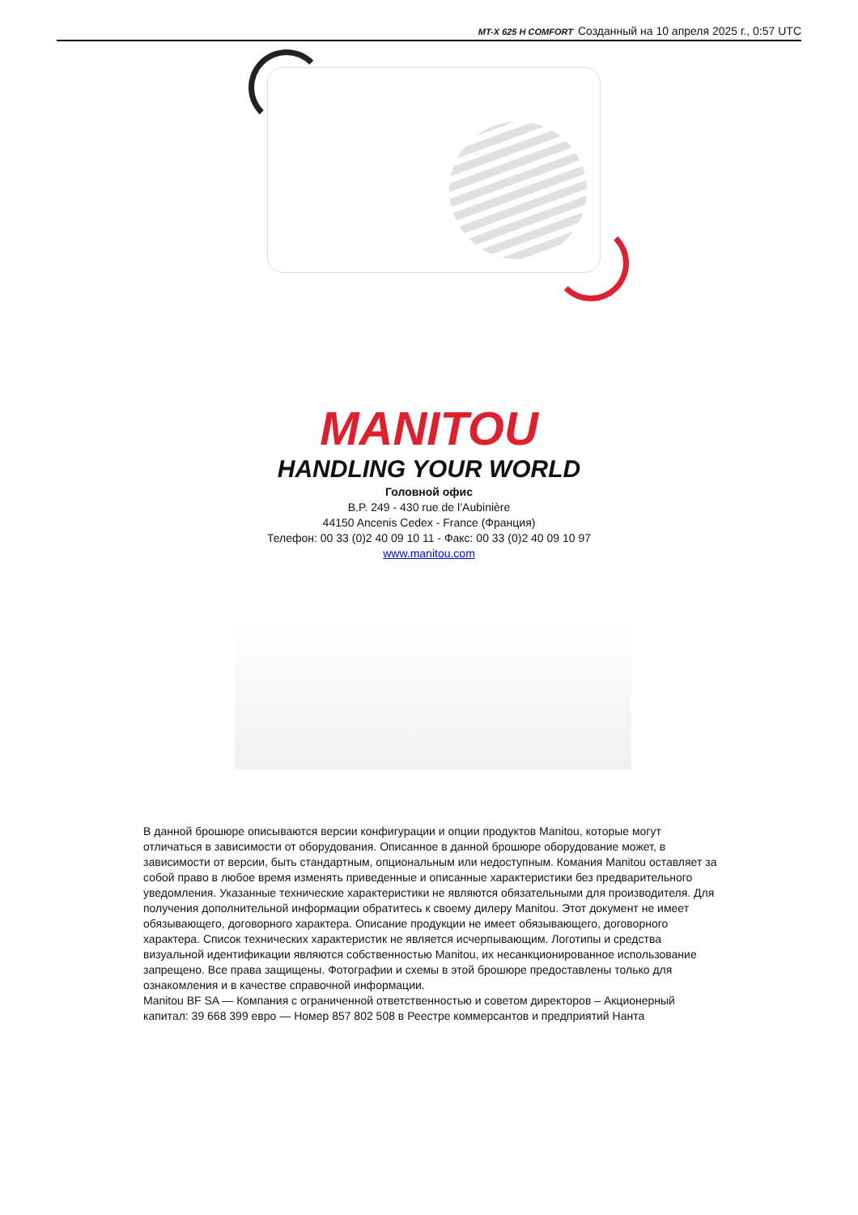MT-X 625 H COMFORT Созданный на 10 апреля 2025 г., 0:57 UTC
MANITOU
HANDLING YOUR WORLD
Головной офис
B.P. 249 - 430 rue de l’Aubinière
44150 Ancenis Cedex - France (Франция)
Телефон: 00 33 (0)2 40 09 10 11 - Факс: 00 33 (0)2 40 09 10 97
www.manitou.com
В данной брошюре описываются версии конфигурации и опции продуктов Manitou, которые могут отличаться в зависимости от оборудования. Описанное в данной брошюре оборудование может, в зависимости от версии, быть стандартным, опциональным или недоступным. Комания Manitou оставляет за собой право в любое время изменять приведенные и описанные характеристики без предварительного уведомления. Указанные технические характеристики не являются обязательными для производителя. Для получения дополнительной информации обратитесь к своему дилеру Manitou. Этот документ не имеет обязывающего, договорного характера. Описание продукции не имеет обязывающего, договорного характера. Список технических характеристик не является исчерпывающим. Логотипы и средства визуальной идентификации являются собственностью Manitou, их несанкционированное использование запрещено. Все права защищены. Фотографии и схемы в этой брошюре предоставлены только для ознакомления и в качестве справочной информации.
Manitou BF SA — Компания с ограниченной ответственностью и советом директоров – Акционерный капитал: 39 668 399 евро — Номер 857 802 508 в Реестре коммерсантов и предприятий Нанта